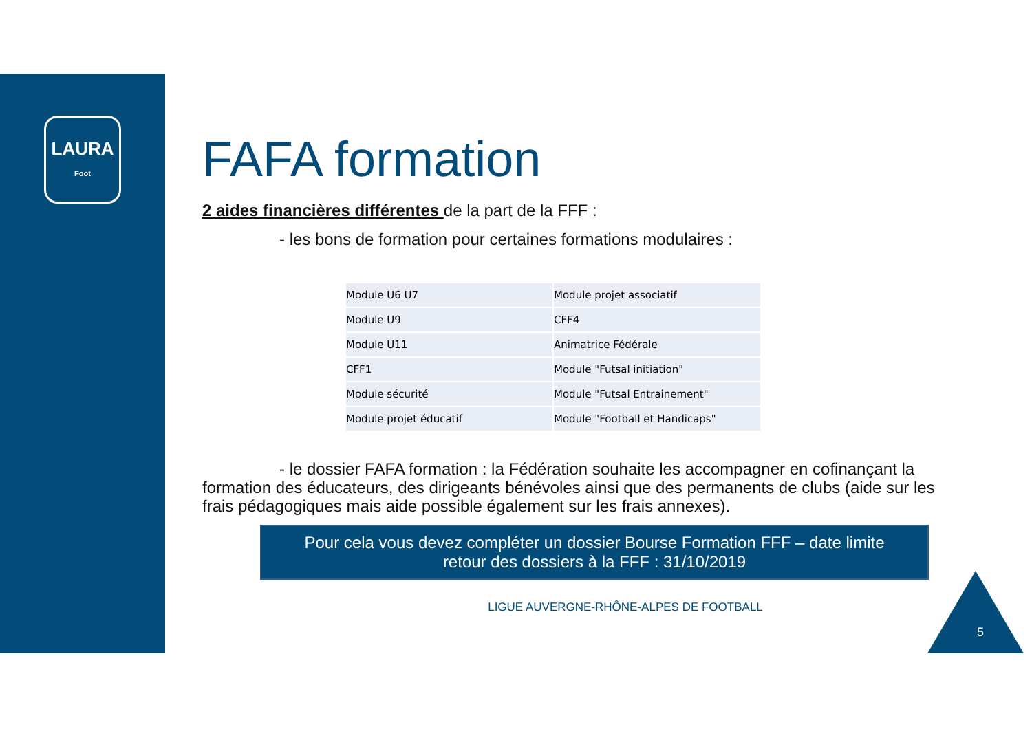LAURA
Foot
FAFA formation
2 aides financières différentes de la part de la FFF :
- les bons de formation pour certaines formations modulaires :
| Module U6 U7 | Module projet associatif |
| Module U9 | CFF4 |
| Module U11 | Animatrice Fédérale |
| CFF1 | Module "Futsal initiation" |
| Module sécurité | Module "Futsal Entrainement" |
| Module projet éducatif | Module "Football et Handicaps" |
- le dossier FAFA formation : la Fédération souhaite les accompagner en cofinançant la formation des éducateurs, des dirigeants bénévoles ainsi que des permanents de clubs (aide sur les frais pédagogiques mais aide possible également sur les frais annexes).
Pour cela vous devez compléter un dossier Bourse Formation FFF – date limite
retour des dossiers à la FFF : 31/10/2019
LIGUE AUVERGNE-RHÔNE-ALPES DE FOOTBALL
5